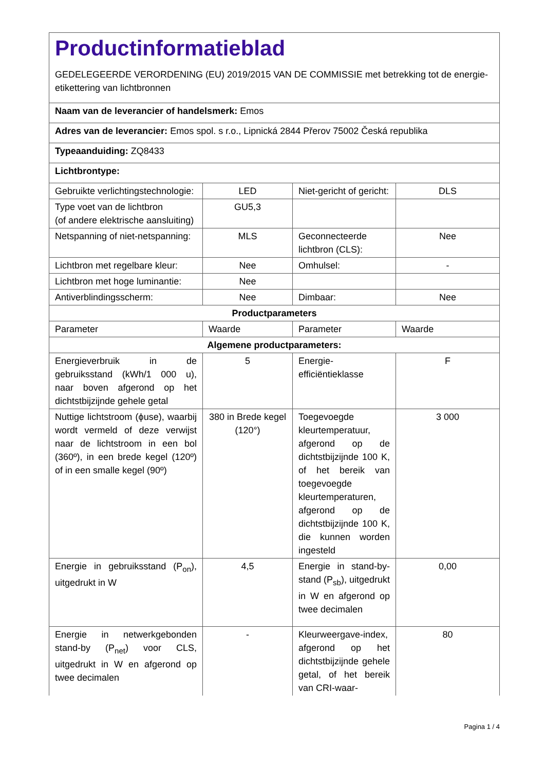| Productinformatieblad GEDELEGEERDE VERORDENING (EU) 2019/2015 VAN DE COMMISSIE met betrekking tot de energie-etikettering van lichtbronnen | | | |
| Naam van de leverancier of handelsmerk: Emos | | | |
| Adres van de leverancier: Emos spol. s r.o., Lipnická 2844 Přerov 75002 Česká republika | | | |
| Typeaanduiding: ZQ8433 | | | |
| Lichtbrontype: | | | |
| Gebruikte verlichtingstechnologie: | LED | Niet-gericht of gericht: | DLS |
| Type voet van de lichtbron (of andere elektrische aansluiting) | GU5,3 | | |
| Netspanning of niet-netspanning: | MLS | Geconnecteerde lichtbron (CLS): | Nee |
| Lichtbron met regelbare kleur: | Nee | Omhulsel: | - |
| Lichtbron met hoge luminantie: | Nee | | |
| Antiverblindingsscherm: | Nee | Dimbaar: | Nee |
| Productparameters | | | |
| Parameter | Waarde | Parameter | Waarde |
| Algemene productparameters: | | | |
| Energieverbruik in de gebruiksstand (kWh/1 000 u), naar boven afgerond op het dichtstbijzijnde gehele getal | 5 | Energie-efficiëntieklasse | F |
| Nuttige lichtstroom (ϕuse), waarbij wordt vermeld of deze verwijst naar de lichtstroom in een bol (360º), in een brede kegel (120º) of in een smalle kegel (90º) | 380 in Brede kegel (120°) | Toegevoegde kleurtemperatuur, afgerond op de dichtstbijzijnde 100 K, of het bereik van toegevoegde kleurtemperaturen, afgerond op de dichtstbijzijnde 100 K, die kunnen worden ingesteld | 3 000 |
| Energie in gebruiksstand (P<sub>on</sub>), uitgedrukt in W | 4,5 | Energie in stand-by-stand (P<sub>sb</sub>), uitgedrukt in W en afgerond op twee decimalen | 0,00 |
| Energie in netwerkgebonden stand-by (P<sub>net</sub>) voor CLS, uitgedrukt in W en afgerond op twee decimalen | - | Kleurweergave-index, afgerond op het dichtstbijzijnde gehele getal, of het bereik van CRI-waar- | 80 |
Pagina 1 / 4